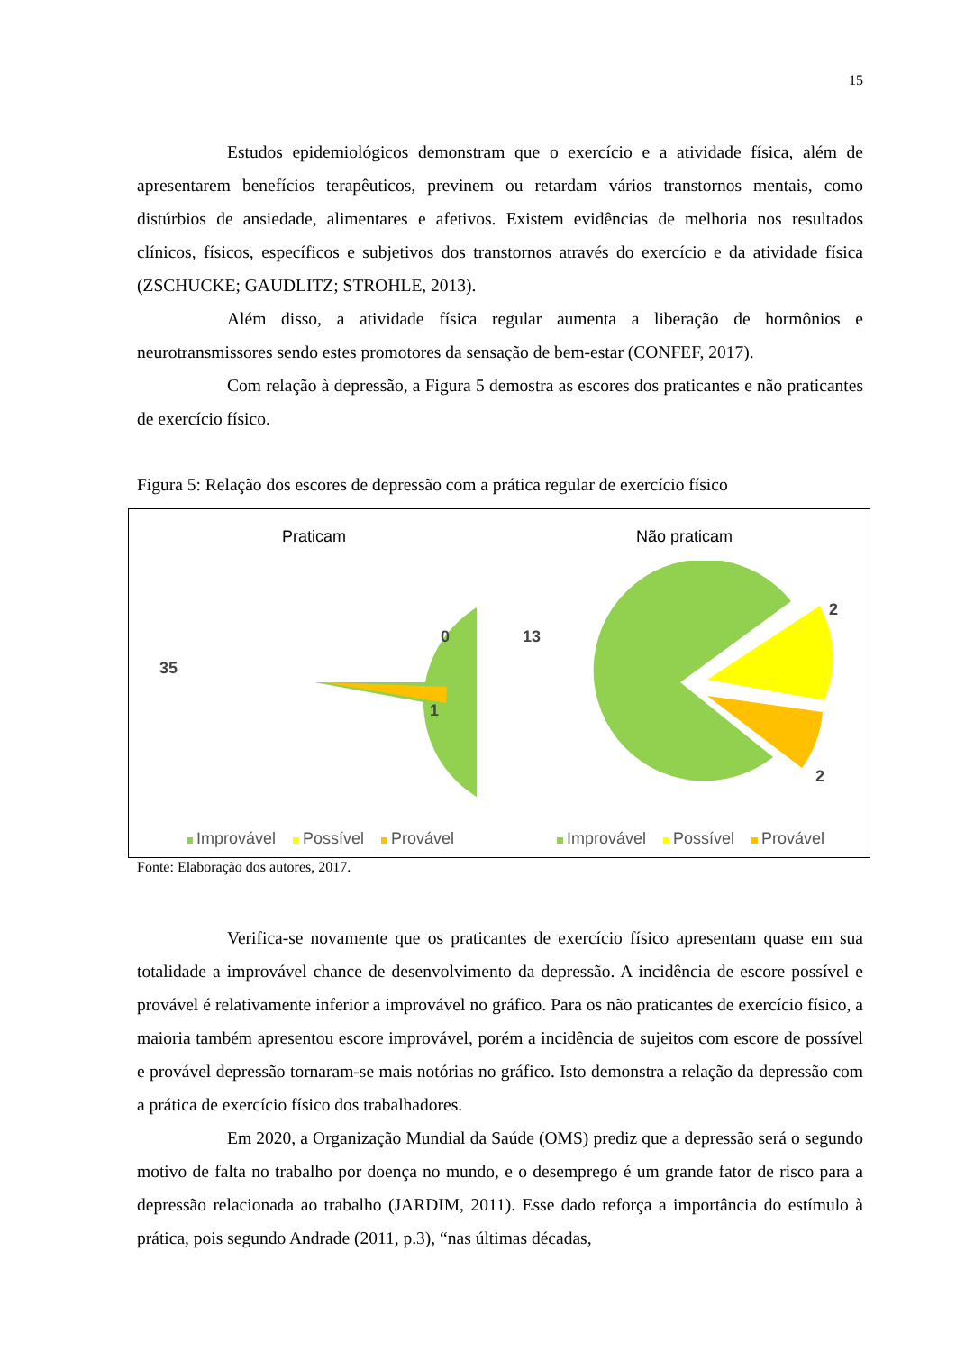15
Estudos epidemiológicos demonstram que o exercício e a atividade física, além de apresentarem benefícios terapêuticos, previnem ou retardam vários transtornos mentais, como distúrbios de ansiedade, alimentares e afetivos. Existem evidências de melhoria nos resultados clínicos, físicos, específicos e subjetivos dos transtornos através do exercício e da atividade física (ZSCHUCKE; GAUDLITZ; STROHLE, 2013).
Além disso, a atividade física regular aumenta a liberação de hormônios e neurotransmissores sendo estes promotores da sensação de bem-estar (CONFEF, 2017).
Com relação à depressão, a Figura 5 demostra as escores dos praticantes e não praticantes de exercício físico.
Figura 5: Relação dos escores de depressão com a prática regular de exercício físico
Praticam
35
0
1
Improvável Possível Provável
Não praticam
13
2
2
Improvável Possível Provável
Fonte: Elaboração dos autores, 2017.
Verifica-se novamente que os praticantes de exercício físico apresentam quase em sua totalidade a improvável chance de desenvolvimento da depressão. A incidência de escore possível e provável é relativamente inferior a improvável no gráfico. Para os não praticantes de exercício físico, a maioria também apresentou escore improvável, porém a incidência de sujeitos com escore de possível e provável depressão tornaram-se mais notórias no gráfico. Isto demonstra a relação da depressão com a prática de exercício físico dos trabalhadores.
Em 2020, a Organização Mundial da Saúde (OMS) prediz que a depressão será o segundo motivo de falta no trabalho por doença no mundo, e o desemprego é um grande fator de risco para a depressão relacionada ao trabalho (JARDIM, 2011). Esse dado reforça a importância do estímulo à prática, pois segundo Andrade (2011, p.3), “nas últimas décadas,